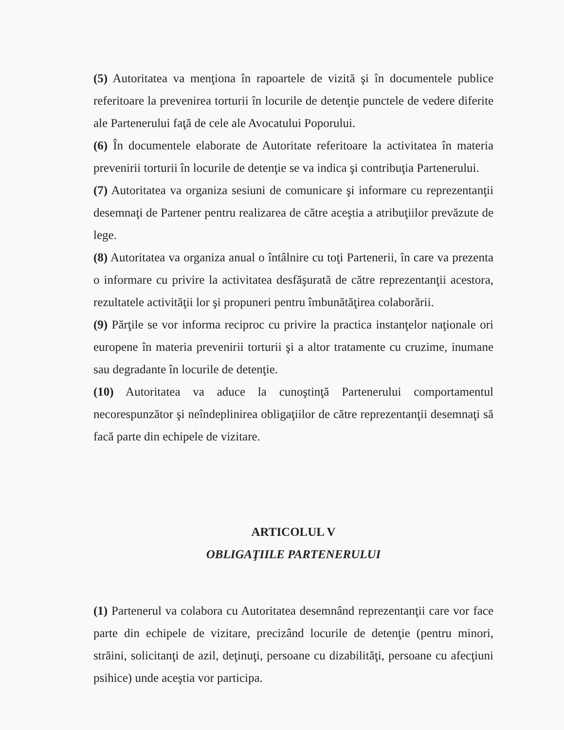(5) Autoritatea va menţiona în rapoartele de vizită şi în documentele publice referitoare la prevenirea torturii în locurile de detenţie punctele de vedere diferite ale Partenerului faţă de cele ale Avocatului Poporului.
(6) În documentele elaborate de Autoritate referitoare la activitatea în materia prevenirii torturii în locurile de detenţie se va indica şi contribuţia Partenerului.
(7) Autoritatea va organiza sesiuni de comunicare şi informare cu reprezentanţii desemnaţi de Partener pentru realizarea de către aceştia a atribuţiilor prevăzute de lege.
(8) Autoritatea va organiza anual o întâlnire cu toţi Partenerii, în care va prezenta o informare cu privire la activitatea desfăşurată de către reprezentanţii acestora, rezultatele activităţii lor şi propuneri pentru îmbunătăţirea colaborării.
(9) Părţile se vor informa reciproc cu privire la practica instanţelor naţionale ori europene în materia prevenirii torturii şi a altor tratamente cu cruzime, inumane sau degradante în locurile de detenţie.
(10) Autoritatea va aduce la cunoştinţă Partenerului comportamentul necorespunzător şi neîndeplinirea obligaţiilor de către reprezentanţii desemnaţi să facă parte din echipele de vizitare.
ARTICOLUL V
OBLIGAŢIILE PARTENERULUI
(1) Partenerul va colabora cu Autoritatea desemnând reprezentanţii care vor face parte din echipele de vizitare, precizând locurile de detenţie (pentru minori, străini, solicitanţi de azil, deţinuţi, persoane cu dizabilităţi, persoane cu afecţiuni psihice) unde aceştia vor participa.